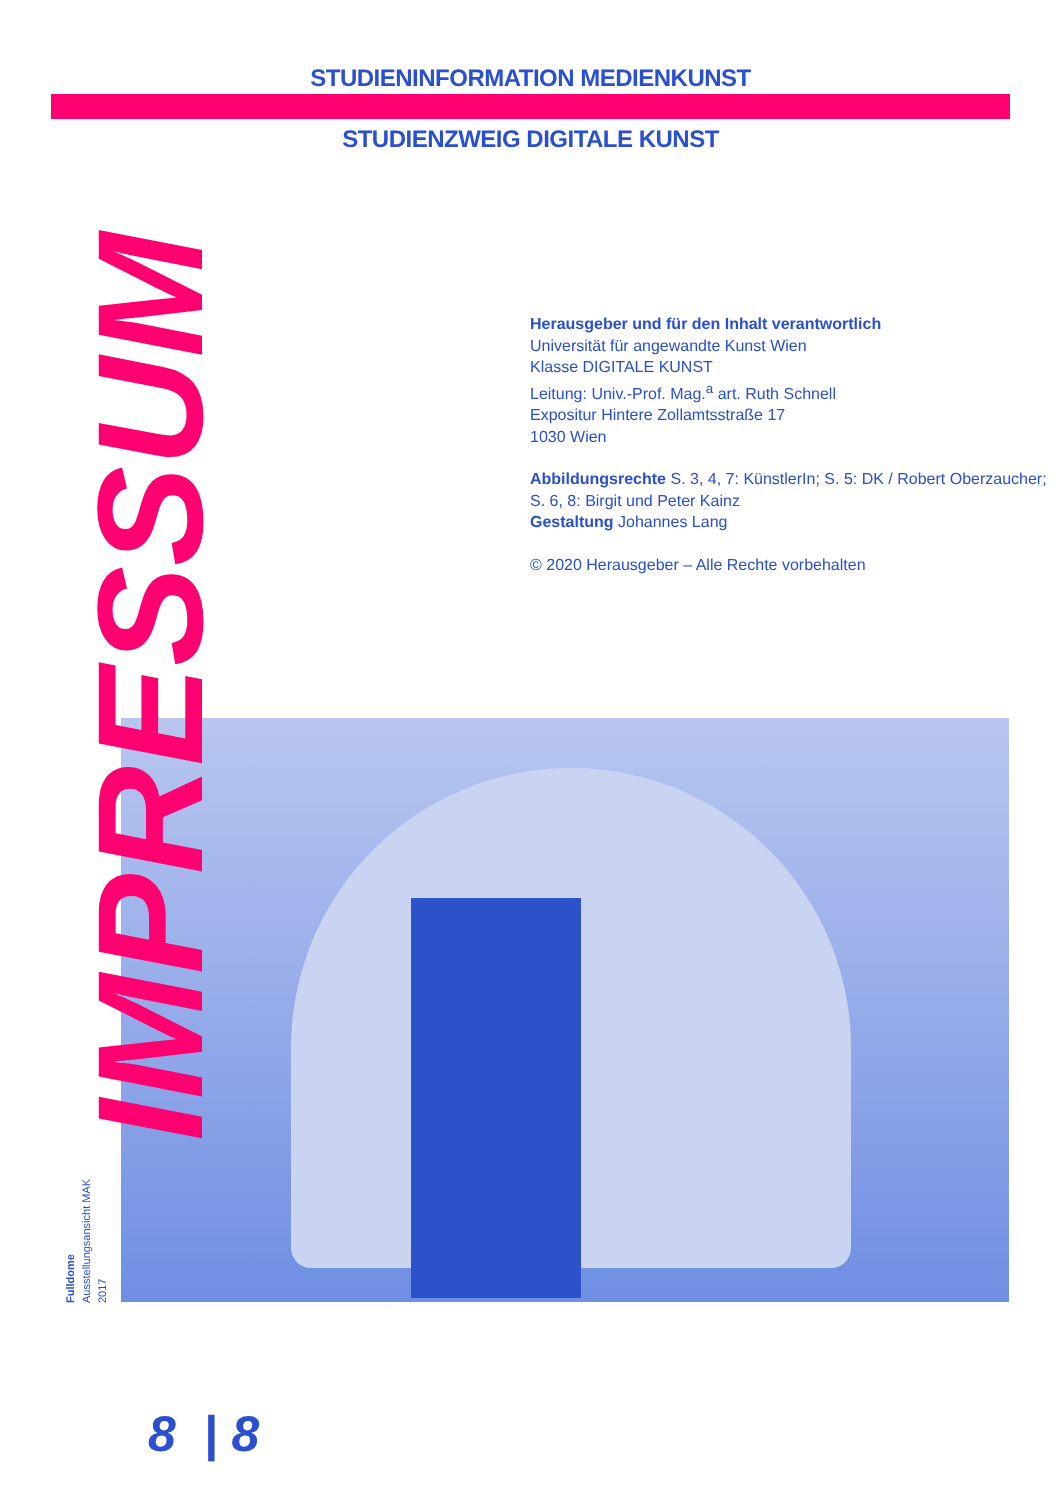STUDIENINFORMATION MEDIENKUNST
STUDIENZWEIG DIGITALE KUNST
Herausgeber und für den Inhalt verantwortlich
Universität für angewandte Kunst Wien
Klasse DIGITALE KUNST
Leitung: Univ.-Prof. Mag.<sup>a</sup> art. Ruth Schnell
Expositur Hintere Zollamtsstraße 17
1030 Wien
Abbildungsrechte S. 3, 4, 7: KünstlerIn; S. 5: DK / Robert Oberzaucher; S. 6, 8: Birgit und Peter Kainz
Gestaltung Johannes Lang
© 2020 Herausgeber – Alle Rechte vorbehalten
IMPRESSUM
Fulldome
Ausstellungsansicht MAK
2017
8 | 8